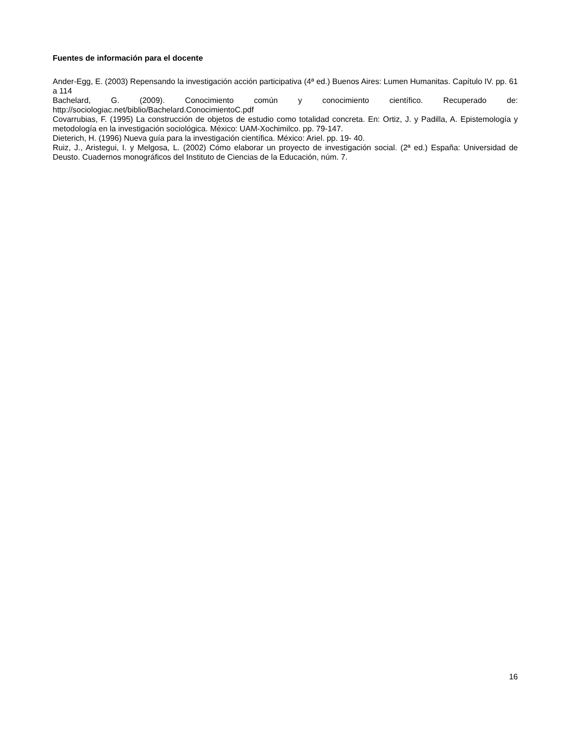Fuentes de información para el docente
Ander-Egg, E. (2003) Repensando la investigación acción participativa (4ª ed.) Buenos Aires: Lumen Humanitas. Capítulo IV. pp. 61 a 114
Bachelard, G. (2009). Conocimiento común y conocimiento científico. Recuperado de: http://sociologiac.net/biblio/Bachelard.ConocimientoC.pdf
Covarrubias, F. (1995) La construcción de objetos de estudio como totalidad concreta. En: Ortiz, J. y Padilla, A. Epistemología y metodología en la investigación sociológica. México: UAM-Xochimilco. pp. 79-147.
Dieterich, H. (1996) Nueva guía para la investigación científica. México: Ariel. pp. 19- 40.
Ruiz, J., Aristegui, I. y Melgosa, L. (2002) Cómo elaborar un proyecto de investigación social. (2ª ed.) España: Universidad de Deusto. Cuadernos monográficos del Instituto de Ciencias de la Educación, núm. 7.
16